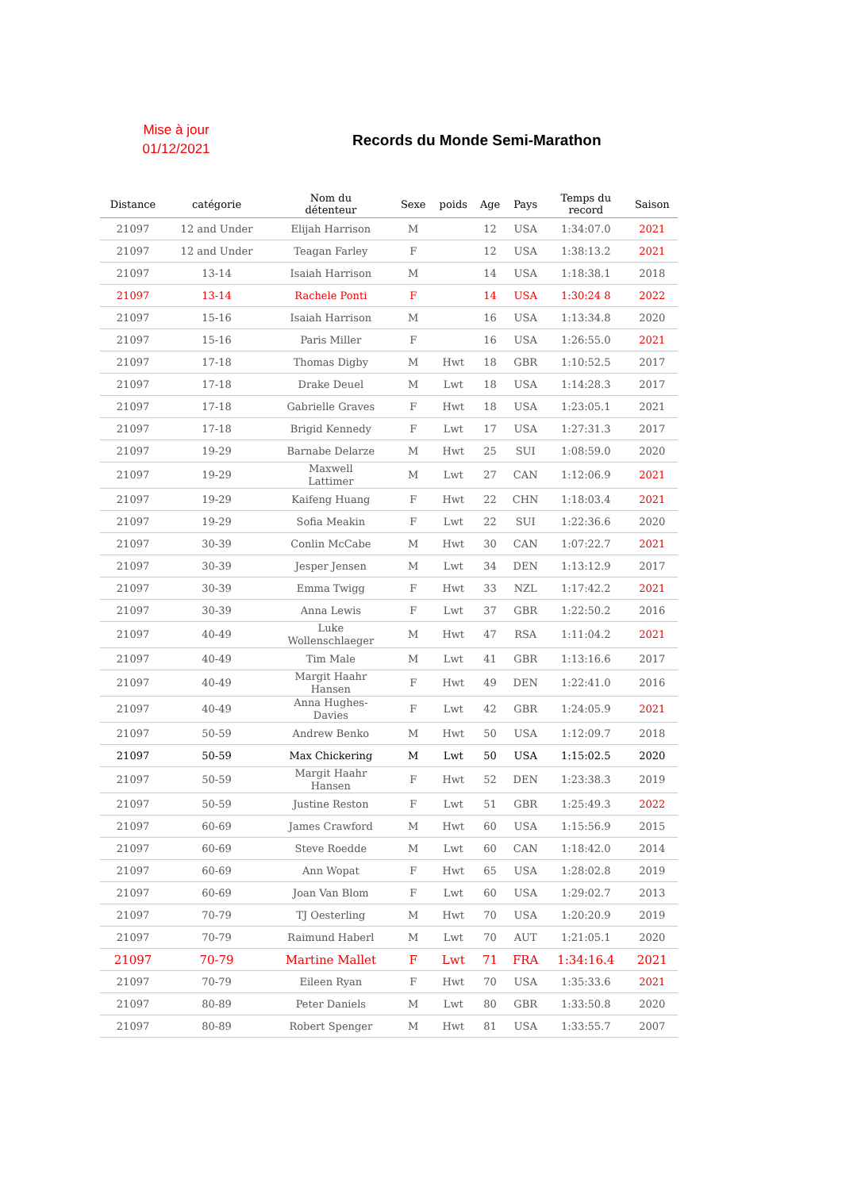Mise à jour
01/12/2021
Records du Monde Semi-Marathon
| Distance | catégorie | Nom du détenteur | Sexe | poids | Age | Pays | Temps du record | Saison |
| --- | --- | --- | --- | --- | --- | --- | --- | --- |
| 21097 | 12 and Under | Elijah Harrison | M | | 12 | USA | 1:34:07.0 | 2021 |
| 21097 | 12 and Under | Teagan Farley | F | | 12 | USA | 1:38:13.2 | 2021 |
| 21097 | 13-14 | Isaiah Harrison | M | | 14 | USA | 1:18:38.1 | 2018 |
| 21097 | 13-14 | Rachele Ponti | F | | 14 | USA | 1:30:24 8 | 2022 |
| 21097 | 15-16 | Isaiah Harrison | M | | 16 | USA | 1:13:34.8 | 2020 |
| 21097 | 15-16 | Paris Miller | F | | 16 | USA | 1:26:55.0 | 2021 |
| 21097 | 17-18 | Thomas Digby | M | Hwt | 18 | GBR | 1:10:52.5 | 2017 |
| 21097 | 17-18 | Drake Deuel | M | Lwt | 18 | USA | 1:14:28.3 | 2017 |
| 21097 | 17-18 | Gabrielle Graves | F | Hwt | 18 | USA | 1:23:05.1 | 2021 |
| 21097 | 17-18 | Brigid Kennedy | F | Lwt | 17 | USA | 1:27:31.3 | 2017 |
| 21097 | 19-29 | Barnabe Delarze | M | Hwt | 25 | SUI | 1:08:59.0 | 2020 |
| 21097 | 19-29 | Maxwell Lattimer | M | Lwt | 27 | CAN | 1:12:06.9 | 2021 |
| 21097 | 19-29 | Kaifeng Huang | F | Hwt | 22 | CHN | 1:18:03.4 | 2021 |
| 21097 | 19-29 | Sofia Meakin | F | Lwt | 22 | SUI | 1:22:36.6 | 2020 |
| 21097 | 30-39 | Conlin McCabe | M | Hwt | 30 | CAN | 1:07:22.7 | 2021 |
| 21097 | 30-39 | Jesper Jensen | M | Lwt | 34 | DEN | 1:13:12.9 | 2017 |
| 21097 | 30-39 | Emma Twigg | F | Hwt | 33 | NZL | 1:17:42.2 | 2021 |
| 21097 | 30-39 | Anna Lewis | F | Lwt | 37 | GBR | 1:22:50.2 | 2016 |
| 21097 | 40-49 | Luke Wollenschlaeger | M | Hwt | 47 | RSA | 1:11:04.2 | 2021 |
| 21097 | 40-49 | Tim Male | M | Lwt | 41 | GBR | 1:13:16.6 | 2017 |
| 21097 | 40-49 | Margit Haahr Hansen | F | Hwt | 49 | DEN | 1:22:41.0 | 2016 |
| 21097 | 40-49 | Anna Hughes- Davies | F | Lwt | 42 | GBR | 1:24:05.9 | 2021 |
| 21097 | 50-59 | Andrew Benko | M | Hwt | 50 | USA | 1:12:09.7 | 2018 |
| 21097 | 50-59 | Max Chickering | M | Lwt | 50 | USA | 1:15:02.5 | 2020 |
| 21097 | 50-59 | Margit Haahr Hansen | F | Hwt | 52 | DEN | 1:23:38.3 | 2019 |
| 21097 | 50-59 | Justine Reston | F | Lwt | 51 | GBR | 1:25:49.3 | 2022 |
| 21097 | 60-69 | James Crawford | M | Hwt | 60 | USA | 1:15:56.9 | 2015 |
| 21097 | 60-69 | Steve Roedde | M | Lwt | 60 | CAN | 1:18:42.0 | 2014 |
| 21097 | 60-69 | Ann Wopat | F | Hwt | 65 | USA | 1:28:02.8 | 2019 |
| 21097 | 60-69 | Joan Van Blom | F | Lwt | 60 | USA | 1:29:02.7 | 2013 |
| 21097 | 70-79 | TJ Oesterling | M | Hwt | 70 | USA | 1:20:20.9 | 2019 |
| 21097 | 70-79 | Raimund Haberl | M | Lwt | 70 | AUT | 1:21:05.1 | 2020 |
| 21097 | 70-79 | Martine Mallet | F | Lwt | 71 | FRA | 1:34:16.4 | 2021 |
| 21097 | 70-79 | Eileen Ryan | F | Hwt | 70 | USA | 1:35:33.6 | 2021 |
| 21097 | 80-89 | Peter Daniels | M | Lwt | 80 | GBR | 1:33:50.8 | 2020 |
| 21097 | 80-89 | Robert Spenger | M | Hwt | 81 | USA | 1:33:55.7 | 2007 |